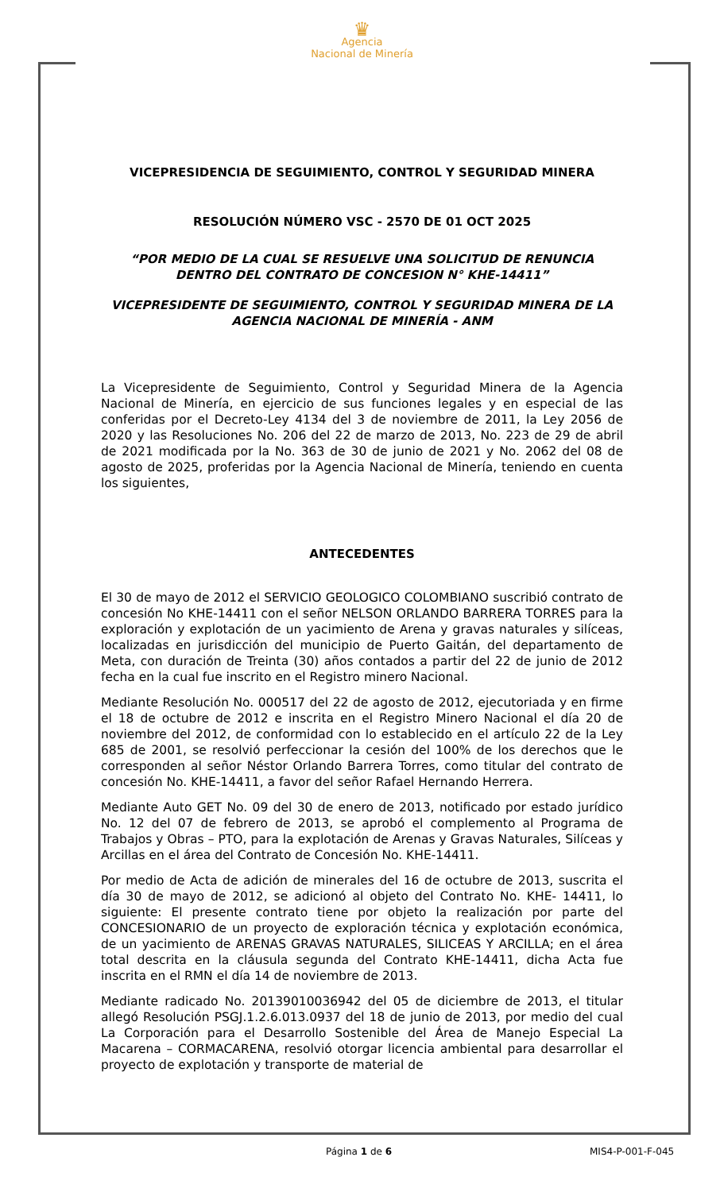♛
Agencia
Nacional de Minería
VICEPRESIDENCIA DE SEGUIMIENTO, CONTROL Y SEGURIDAD MINERA
RESOLUCIÓN NÚMERO VSC - 2570 DE 01 OCT 2025
“POR MEDIO DE LA CUAL SE RESUELVE UNA SOLICITUD DE RENUNCIA DENTRO DEL CONTRATO DE CONCESION N° KHE-14411”
VICEPRESIDENTE DE SEGUIMIENTO, CONTROL Y SEGURIDAD MINERA DE LA AGENCIA NACIONAL DE MINERÍA - ANM
La Vicepresidente de Seguimiento, Control y Seguridad Minera de la Agencia Nacional de Minería, en ejercicio de sus funciones legales y en especial de las conferidas por el Decreto-Ley 4134 del 3 de noviembre de 2011, la Ley 2056 de 2020 y las Resoluciones No. 206 del 22 de marzo de 2013, No. 223 de 29 de abril de 2021 modificada por la No. 363 de 30 de junio de 2021 y No. 2062 del 08 de agosto de 2025, proferidas por la Agencia Nacional de Minería, teniendo en cuenta los siguientes,
ANTECEDENTES
El 30 de mayo de 2012 el SERVICIO GEOLOGICO COLOMBIANO suscribió contrato de concesión No KHE-14411 con el señor NELSON ORLANDO BARRERA TORRES para la exploración y explotación de un yacimiento de Arena y gravas naturales y silíceas, localizadas en jurisdicción del municipio de Puerto Gaitán, del departamento de Meta, con duración de Treinta (30) años contados a partir del 22 de junio de 2012 fecha en la cual fue inscrito en el Registro minero Nacional.
Mediante Resolución No. 000517 del 22 de agosto de 2012, ejecutoriada y en firme el 18 de octubre de 2012 e inscrita en el Registro Minero Nacional el día 20 de noviembre del 2012, de conformidad con lo establecido en el artículo 22 de la Ley 685 de 2001, se resolvió perfeccionar la cesión del 100% de los derechos que le corresponden al señor Néstor Orlando Barrera Torres, como titular del contrato de concesión No. KHE-14411, a favor del señor Rafael Hernando Herrera.
Mediante Auto GET No. 09 del 30 de enero de 2013, notificado por estado jurídico No. 12 del 07 de febrero de 2013, se aprobó el complemento al Programa de Trabajos y Obras – PTO, para la explotación de Arenas y Gravas Naturales, Silíceas y Arcillas en el área del Contrato de Concesión No. KHE-14411.
Por medio de Acta de adición de minerales del 16 de octubre de 2013, suscrita el día 30 de mayo de 2012, se adicionó al objeto del Contrato No. KHE- 14411, lo siguiente: El presente contrato tiene por objeto la realización por parte del CONCESIONARIO de un proyecto de exploración técnica y explotación económica, de un yacimiento de ARENAS GRAVAS NATURALES, SILICEAS Y ARCILLA; en el área total descrita en la cláusula segunda del Contrato KHE-14411, dicha Acta fue inscrita en el RMN el día 14 de noviembre de 2013.
Mediante radicado No. 20139010036942 del 05 de diciembre de 2013, el titular allegó Resolución PSGJ.1.2.6.013.0937 del 18 de junio de 2013, por medio del cual La Corporación para el Desarrollo Sostenible del Área de Manejo Especial La Macarena – CORMACARENA, resolvió otorgar licencia ambiental para desarrollar el proyecto de explotación y transporte de material de
Página 1 de 6 MIS4-P-001-F-045